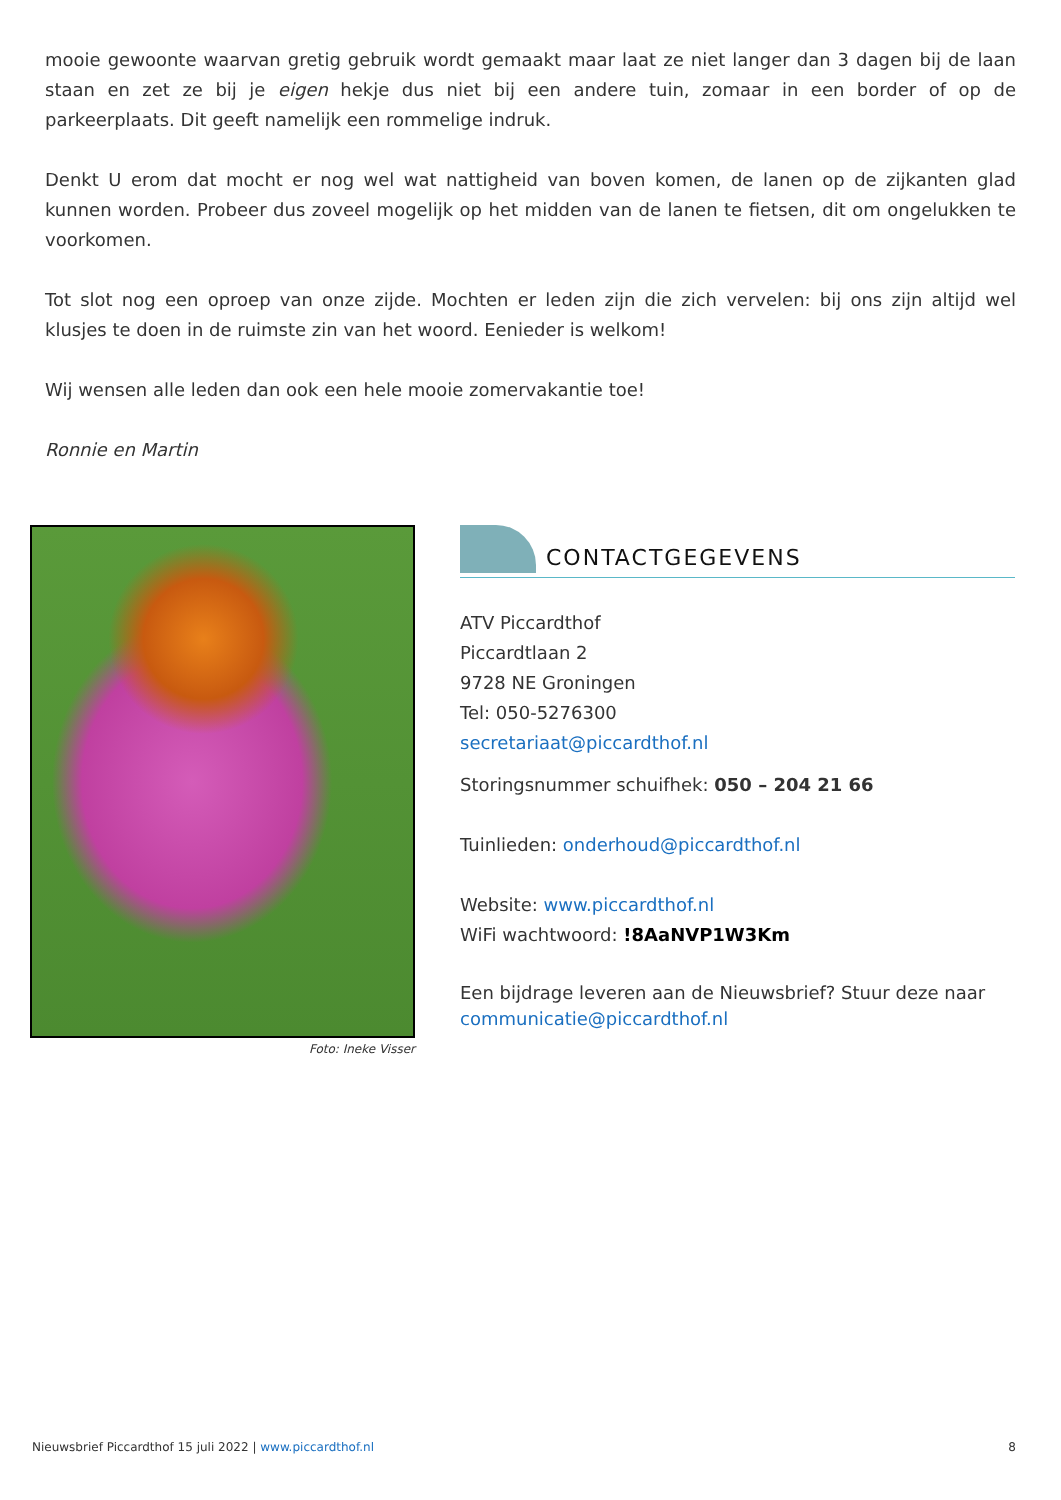mooie gewoonte waarvan gretig gebruik wordt gemaakt maar laat ze niet langer dan 3 dagen bij de laan staan en zet ze bij je eigen hekje dus niet bij een andere tuin, zomaar in een border of op de parkeerplaats. Dit geeft namelijk een rommelige indruk.
Denkt U erom dat mocht er nog wel wat nattigheid van boven komen, de lanen op de zijkanten glad kunnen worden. Probeer dus zoveel mogelijk op het midden van de lanen te fietsen, dit om ongelukken te voorkomen.
Tot slot nog een oproep van onze zijde. Mochten er leden zijn die zich vervelen: bij ons zijn altijd wel klusjes te doen in de ruimste zin van het woord. Eenieder is welkom!
Wij wensen alle leden dan ook een hele mooie zomervakantie toe!
Ronnie en Martin
Foto: Ineke Visser
CONTACTGEGEVENS
ATV Piccardthof
Piccardtlaan 2
9728 NE Groningen
Tel: 050-5276300
secretariaat@piccardthof.nl
Storingsnummer schuifhek: 050 – 204 21 66
Tuinlieden: onderhoud@piccardthof.nl
Website: www.piccardthof.nl
WiFi wachtwoord: !8AaNVP1W3Km
Een bijdrage leveren aan de Nieuwsbrief? Stuur deze naar communicatie@piccardthof.nl
Nieuwsbrief Piccardthof 15 juli 2022 | www.piccardthof.nl 8